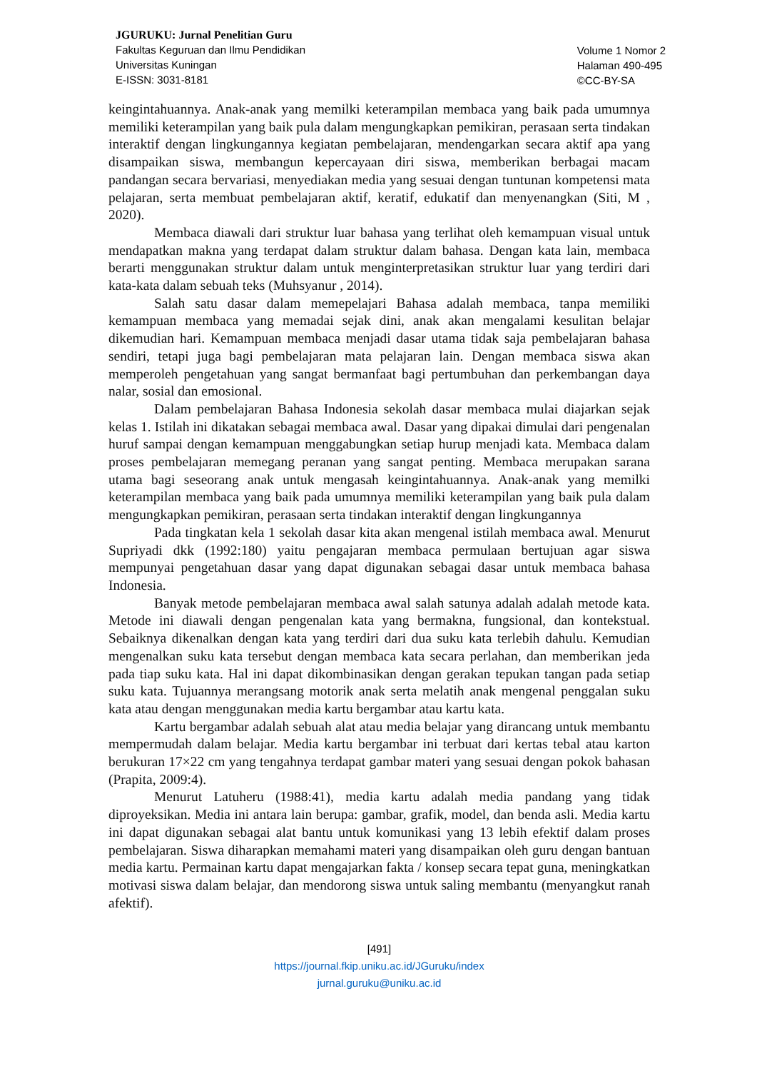JGURUKU: Jurnal Penelitian Guru
Fakultas Keguruan dan Ilmu Pendidikan
Universitas Kuningan
E-ISSN: 3031-8181
Volume 1 Nomor 2
Halaman 490-495
©CC-BY-SA
keingintahuannya. Anak-anak yang memilki keterampilan membaca yang baik pada umumnya memiliki keterampilan yang baik pula dalam mengungkapkan pemikiran, perasaan serta tindakan interaktif dengan lingkungannya kegiatan pembelajaran, mendengarkan secara aktif apa yang disampaikan siswa, membangun kepercayaan diri siswa, memberikan berbagai macam pandangan secara bervariasi, menyediakan media yang sesuai dengan tuntunan kompetensi mata pelajaran, serta membuat pembelajaran aktif, keratif, edukatif dan menyenangkan (Siti, M , 2020).
Membaca diawali dari struktur luar bahasa yang terlihat oleh kemampuan visual untuk mendapatkan makna yang terdapat dalam struktur dalam bahasa. Dengan kata lain, membaca berarti menggunakan struktur dalam untuk menginterpretasikan struktur luar yang terdiri dari kata-kata dalam sebuah teks (Muhsyanur , 2014).
Salah satu dasar dalam memepelajari Bahasa adalah membaca, tanpa memiliki kemampuan membaca yang memadai sejak dini, anak akan mengalami kesulitan belajar dikemudian hari. Kemampuan membaca menjadi dasar utama tidak saja pembelajaran bahasa sendiri, tetapi juga bagi pembelajaran mata pelajaran lain. Dengan membaca siswa akan memperoleh pengetahuan yang sangat bermanfaat bagi pertumbuhan dan perkembangan daya nalar, sosial dan emosional.
Dalam pembelajaran Bahasa Indonesia sekolah dasar membaca mulai diajarkan sejak kelas 1. Istilah ini dikatakan sebagai membaca awal. Dasar yang dipakai dimulai dari pengenalan huruf sampai dengan kemampuan menggabungkan setiap hurup menjadi kata. Membaca dalam proses pembelajaran memegang peranan yang sangat penting. Membaca merupakan sarana utama bagi seseorang anak untuk mengasah keingintahuannya. Anak-anak yang memilki keterampilan membaca yang baik pada umumnya memiliki keterampilan yang baik pula dalam mengungkapkan pemikiran, perasaan serta tindakan interaktif dengan lingkungannya
Pada tingkatan kela 1 sekolah dasar kita akan mengenal istilah membaca awal. Menurut Supriyadi dkk (1992:180) yaitu pengajaran membaca permulaan bertujuan agar siswa mempunyai pengetahuan dasar yang dapat digunakan sebagai dasar untuk membaca bahasa Indonesia.
Banyak metode pembelajaran membaca awal salah satunya adalah adalah metode kata. Metode ini diawali dengan pengenalan kata yang bermakna, fungsional, dan kontekstual. Sebaiknya dikenalkan dengan kata yang terdiri dari dua suku kata terlebih dahulu. Kemudian mengenalkan suku kata tersebut dengan membaca kata secara perlahan, dan memberikan jeda pada tiap suku kata. Hal ini dapat dikombinasikan dengan gerakan tepukan tangan pada setiap suku kata. Tujuannya merangsang motorik anak serta melatih anak mengenal penggalan suku kata atau dengan menggunakan media kartu bergambar atau kartu kata.
Kartu bergambar adalah sebuah alat atau media belajar yang dirancang untuk membantu mempermudah dalam belajar. Media kartu bergambar ini terbuat dari kertas tebal atau karton berukuran 17×22 cm yang tengahnya terdapat gambar materi yang sesuai dengan pokok bahasan (Prapita, 2009:4).
Menurut Latuheru (1988:41), media kartu adalah media pandang yang tidak diproyeksikan. Media ini antara lain berupa: gambar, grafik, model, dan benda asli. Media kartu ini dapat digunakan sebagai alat bantu untuk komunikasi yang 13 lebih efektif dalam proses pembelajaran. Siswa diharapkan memahami materi yang disampaikan oleh guru dengan bantuan media kartu. Permainan kartu dapat mengajarkan fakta / konsep secara tepat guna, meningkatkan motivasi siswa dalam belajar, dan mendorong siswa untuk saling membantu (menyangkut ranah afektif).
[491]
https://journal.fkip.uniku.ac.id/JGuruku/index
jurnal.guruku@uniku.ac.id